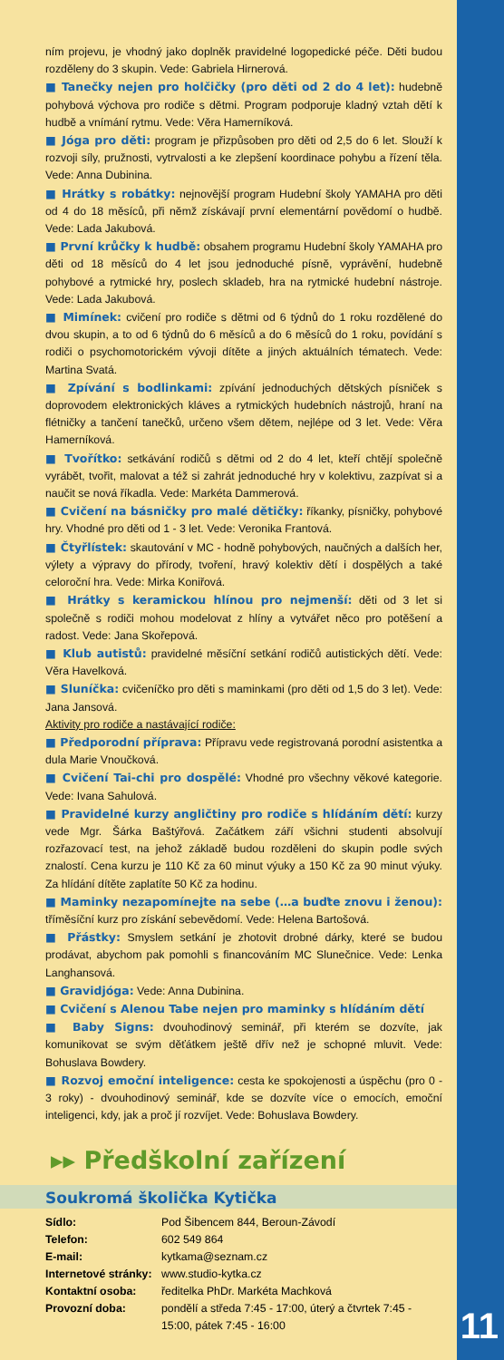ním projevu, je vhodný jako doplněk pravidelné logopedické péče. Děti budou rozděleny do 3 skupin. Vede: Gabriela Hirnerová.
■ Tanečky nejen pro holčičky (pro děti od 2 do 4 let): hudebně pohybová výchova pro rodiče s dětmi. Program podporuje kladný vztah dětí k hudbě a vnímání rytmu. Vede: Věra Hamerníková.
■ Jóga pro děti: program je přizpůsoben pro děti od 2,5 do 6 let. Slouží k rozvoji síly, pružnosti, vytrvalosti a ke zlepšení koordinace pohybu a řízení těla. Vede: Anna Dubinina.
■ Hrátky s robátky: nejnovější program Hudební školy YAMAHA pro děti od 4 do 18 měsíců, při němž získávají první elementární povědomí o hudbě. Vede: Lada Jakubová.
■ První krůčky k hudbě: obsahem programu Hudební školy YAMAHA pro děti od 18 měsíců do 4 let jsou jednoduché písně, vyprávění, hudebně pohybové a rytmické hry, poslech skladeb, hra na rytmické hudební nástroje. Vede: Lada Jakubová.
■ Mimínek: cvičení pro rodiče s dětmi od 6 týdnů do 1 roku rozdělené do dvou skupin, a to od 6 týdnů do 6 měsíců a do 6 měsíců do 1 roku, povídání s rodiči o psychomotorickém vývoji dítěte a jiných aktuálních tématech. Vede: Martina Svatá.
■ Zpívání s bodlinkami: zpívání jednoduchých dětských písniček s doprovodem elektronických kláves a rytmických hudebních nástrojů, hraní na flétničky a tančení tanečků, určeno všem dětem, nejlépe od 3 let. Vede: Věra Hamerníková.
■ Tvořítko: setkávání rodičů s dětmi od 2 do 4 let, kteří chtějí společně vyrábět, tvořit, malovat a též si zahrát jednoduché hry v kolektivu, zazpívat si a naučit se nová říkadla. Vede: Markéta Dammerová.
■ Cvičení na básničky pro malé dětičky: říkanky, písničky, pohybové hry. Vhodné pro děti od 1 - 3 let. Vede: Veronika Frantová.
■ Čtyřlístek: skautování v MC - hodně pohybových, naučných a dalších her, výlety a výpravy do přírody, tvoření, hravý kolektiv dětí i dospělých a také celoroční hra. Vede: Mirka Koniřová.
■ Hrátky s keramickou hlínou pro nejmenší: děti od 3 let si společně s rodiči mohou modelovat z hlíny a vytvářet něco pro potěšení a radost. Vede: Jana Skořepová.
■ Klub autistů: pravidelné měsíční setkání rodičů autistických dětí. Vede: Věra Havelková.
■ Sluníčka: cvičeníčko pro děti s maminkami (pro děti od 1,5 do 3 let). Vede: Jana Jansová.
Aktivity pro rodiče a nastávající rodiče:
■ Předporodní příprava: Přípravu vede registrovaná porodní asistentka a dula Marie Vnoučková.
■ Cvičení Tai-chi pro dospělé: Vhodné pro všechny věkové kategorie. Vede: Ivana Sahulová.
■ Pravidelné kurzy angličtiny pro rodiče s hlídáním dětí: kurzy vede Mgr. Šárka Baštýřová. Začátkem září všichni studenti absolvují rozřazovací test, na jehož základě budou rozděleni do skupin podle svých znalostí. Cena kurzu je 110 Kč za 60 minut výuky a 150 Kč za 90 minut výuky. Za hlídání dítěte zaplatíte 50 Kč za hodinu.
■ Maminky nezapomínejte na sebe (…a buďte znovu i ženou): tříměsíční kurz pro získání sebevědomí. Vede: Helena Bartošová.
■ Přástky: Smyslem setkání je zhotovit drobné dárky, které se budou prodávat, abychom pak pomohli s financováním MC Slunečnice. Vede: Lenka Langhansová.
■ Gravidjóga: Vede: Anna Dubinina.
■ Cvičení s Alenou Tabe nejen pro maminky s hlídáním dětí
■ Baby Signs: dvouhodinový seminář, při kterém se dozvíte, jak komunikovat se svým děťátkem ještě dřív než je schopné mluvit. Vede: Bohuslava Bowdery.
■ Rozvoj emoční inteligence: cesta ke spokojenosti a úspěchu (pro 0 - 3 roky) - dvouhodinový seminář, kde se dozvíte více o emocích, emoční inteligenci, kdy, jak a proč jí rozvíjet. Vede: Bohuslava Bowdery.
▸▸ Předškolní zařízení
Soukromá školička Kytička
| Sídlo: | Pod Šibencem 844, Beroun-Závodí |
| Telefon: | 602 549 864 |
| E-mail: | kytkama@seznam.cz |
| Internetové stránky: | www.studio-kytka.cz |
| Kontaktní osoba: | ředitelka PhDr. Markéta Machková |
| Provozní doba: | pondělí a středa 7:45 - 17:00, úterý a čtvrtek 7:45 - 15:00, pátek 7:45 - 16:00 |
11